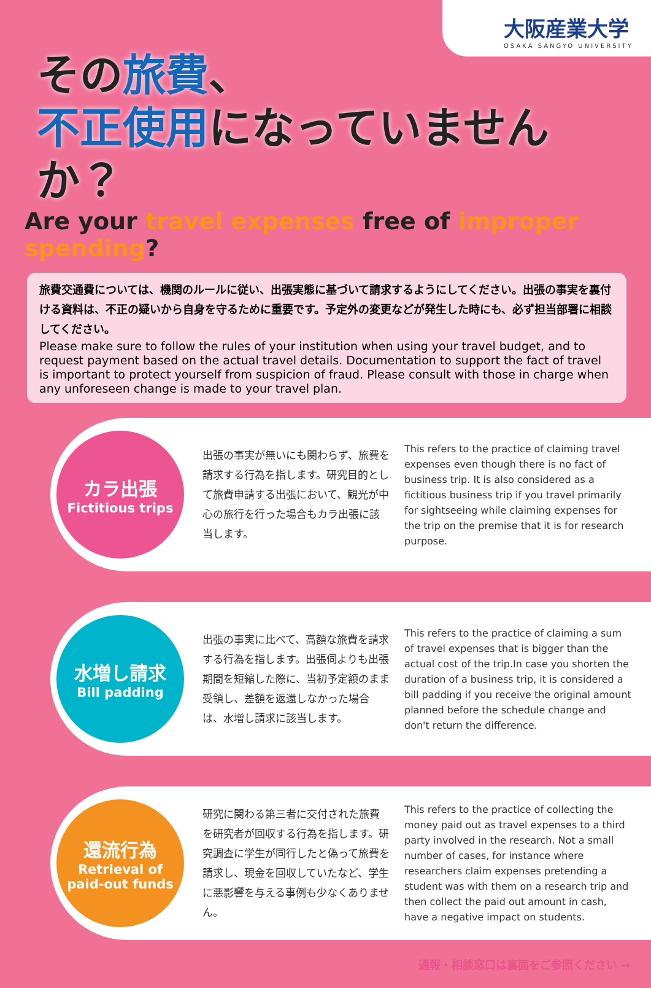大阪産業大学
OSAKA SANGYO UNIVERSITY
その旅費、
不正使用になっていませんか？
Are your travel expenses free of improper spending?
旅費交通費については、機関のルールに従い、出張実態に基づいて請求するようにしてください。出張の事実を裏付ける資料は、不正の疑いから自身を守るために重要です。予定外の変更などが発生した時にも、必ず担当部署に相談してください。
Please make sure to follow the rules of your institution when using your travel budget, and to request payment based on the actual travel details. Documentation to support the fact of travel is important to protect yourself from suspicion of fraud. Please consult with those in charge when any unforeseen change is made to your travel plan.
カラ出張
Fictitious trips
出張の事実が無いにも関わらず、旅費を請求する行為を指します。研究目的として旅費申請する出張において、観光が中心の旅行を行った場合もカラ出張に該当します。
This refers to the practice of claiming travel expenses even though there is no fact of business trip. It is also considered as a fictitious business trip if you travel primarily for sightseeing while claiming expenses for the trip on the premise that it is for research purpose.
水増し請求
Bill padding
出張の事実に比べて、高額な旅費を請求する行為を指します。出張伺よりも出張期間を短縮した際に、当初予定額のまま受領し、差額を返還しなかった場合は、水増し請求に該当します。
This refers to the practice of claiming a sum of travel expenses that is bigger than the actual cost of the trip.In case you shorten the duration of a business trip, it is considered a bill padding if you receive the original amount planned before the schedule change and don't return the difference.
還流行為
Retrieval of
paid-out funds
研究に関わる第三者に交付された旅費を研究者が回収する行為を指します。研究調査に学生が同行したと偽って旅費を請求し、現金を回収していたなど、学生に悪影響を与える事例も少なくありません。
This refers to the practice of collecting the money paid out as travel expenses to a third party involved in the research. Not a small number of cases, for instance where researchers claim expenses pretending a student was with them on a research trip and then collect the paid out amount in cash, have a negative impact on students.
通報・相談窓口は裏面をご参照ください →